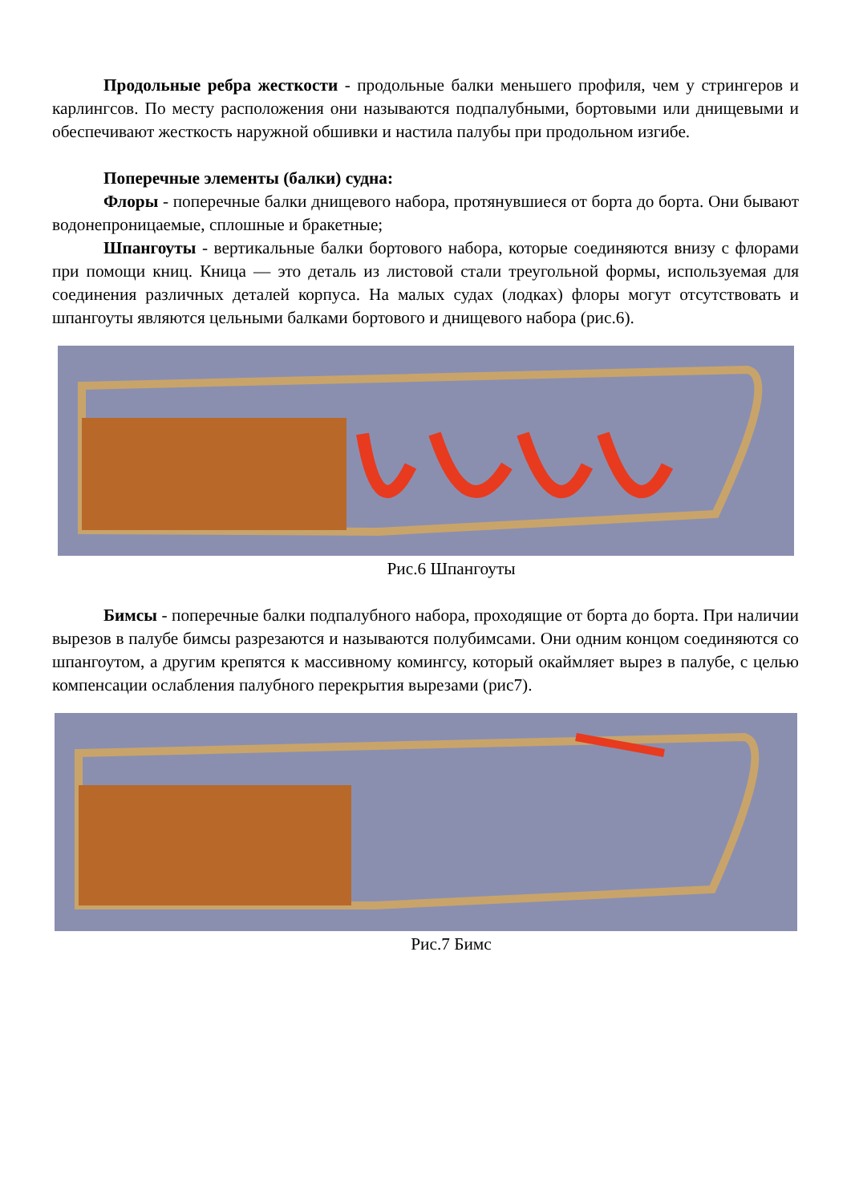Продольные ребра жесткости - продольные балки меньшего профиля, чем у стрингеров и карлингсов. По месту расположения они называются подпалубными, бортовыми или днищевыми и обеспечивают жесткость наружной обшивки и настила палубы при продольном изгибе.
Поперечные элементы (балки) судна:
Флоры - поперечные балки днищевого набора, протянувшиеся от борта до борта. Они бывают водонепроницаемые, сплошные и бракетные;
Шпангоуты - вертикальные балки бортового набора, которые соединяются внизу с флорами при помощи книц. Кница — это деталь из листовой стали треугольной формы, используемая для соединения различных деталей корпуса. На малых судах (лодках) флоры могут отсутствовать и шпангоуты являются цельными балками бортового и днищевого набора (рис.6).
Рис.6 Шпангоуты
Бимсы - поперечные балки подпалубного набора, проходящие от борта до борта. При наличии вырезов в палубе бимсы разрезаются и называются полубимсами. Они одним концом соединяются со шпангоутом, а другим крепятся к массивному комингсу, который окаймляет вырез в палубе, с целью компенсации ослабления палубного перекрытия вырезами (рис7).
Рис.7 Бимс